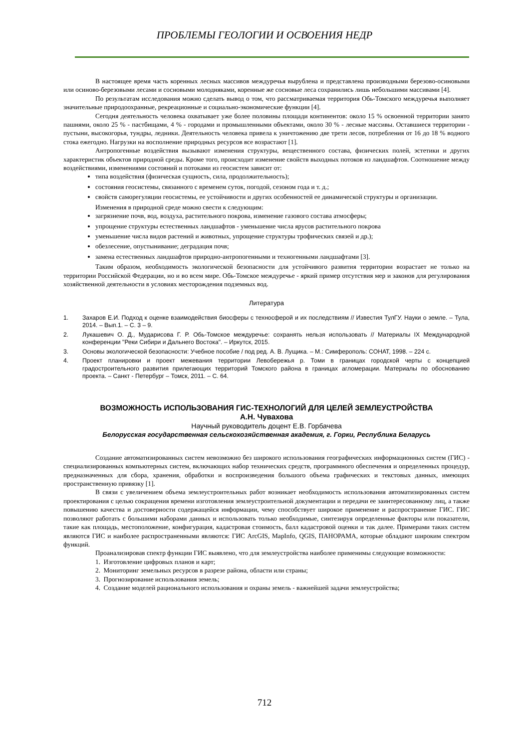ПРОБЛЕМЫ ГЕОЛОГИИ И ОСВОЕНИЯ НЕДР
В настоящее время часть коренных лесных массивов междуречья вырублена и представлена производными березово-осиновыми или осиново-березовыми лесами и сосновыми молодняками, коренные же сосновые леса сохранились лишь небольшими массивами [4].
По результатам исследования можно сделать вывод о том, что рассматриваемая территория Обь-Томского междуречья выполняет значительные природоохранные, рекреационные и социально-экономические функции [4].
Сегодня деятельность человека охватывает уже более половины площади континентов: около 15 % освоенной территории занято пашнями, около 25 % - пастбищами, 4 % - городами и промышленными объектами, около 30 % - лесные массивы. Оставшиеся территории - пустыни, высокогорья, тундры, ледники. Деятельность человека привела к уничтожению две трети лесов, потребления от 16 до 18 % водного стока ежегодно. Нагрузки на восполнение природных ресурсов все возрастают [1].
Антропогенные воздействия вызывают изменения структуры, вещественного состава, физических полей, эстетики и других характеристик объектов природной среды. Кроме того, происходит изменение свойств выходных потоков из ландшафтов. Соотношение между воздействиями, изменениями состояний и потоками из геосистем зависит от:
типа воздействия (физическая сущность, сила, продолжительность);
состояния геосистемы, связанного с временем суток, погодой, сезоном года и т. д.;
свойств саморегуляции геосистемы, ее устойчивости и других особенностей ее динамической структуры и организации.
Изменения в природной среде можно свести к следующим:
загрязнение почв, вод, воздуха, растительного покрова, изменение газового состава атмосферы;
упрощение структуры естественных ландшафтов - уменьшение числа ярусов растительного покрова
уменьшение числа видов растений и животных, упрощение структуры трофических связей и др.);
обезлесение, опустынивание; деградация почв;
замена естественных ландшафтов природно-антропогенными и техногенными ландшафтами [3].
Таким образом, необходимость экологической безопасности для устойчивого развития территории возрастает не только на территории Российской Федерации, но и во всем мире. Обь-Томское междуречье - яркий пример отсутствия мер и законов для регулирования хозяйственной деятельности в условиях месторождения подземных вод.
Литература
1. Захаров Е.И. Подход к оценке взаимодействия биосферы с техносферой и их последствиям // Известия ТулГУ. Науки о земле. – Тула, 2014. – Вып.1. – С. 3 – 9.
2. Лукашевич О. Д., Мударисова Г. Р. Обь-Томское междуречье: сохранять нельзя использовать // Материалы IX Международной конференции "Реки Сибири и Дальнего Востока". – Иркутск, 2015.
3. Основы экологической безопасности: Учебное пособие / под ред. А. В. Лущика. – М.: Симферополь: СОНАТ, 1998. – 224 с.
4. Проект планировки и проект межевания территории Левобережья р. Томи в границах городской черты с концепцией градостроительного развития прилегающих территорий Томского района в границах агломерации. Материалы по обоснованию проекта. – Санкт - Петербург – Томск, 2011. – С. 64.
ВОЗМОЖНОСТЬ ИСПОЛЬЗОВАНИЯ ГИС-ТЕХНОЛОГИЙ ДЛЯ ЦЕЛЕЙ ЗЕМЛЕУСТРОЙСТВА
А.Н. Чувахова
Научный руководитель доцент Е.В. Горбачева
Белорусская государственная сельскохозяйственная академия, г. Горки, Республика Беларусь
Создание автоматизированных систем невозможно без широкого использования географических информационных систем (ГИС) - специализированных компьютерных систем, включающих набор технических средств, программного обеспечения и определенных процедур, предназначенных для сбора, хранения, обработки и воспроизведения большого объема графических и текстовых данных, имеющих пространственную привязку [1].
В связи с увеличением объема землеустроительных работ возникает необходимость использования автоматизированных систем проектирования с целью сокращения времени изготовления землеустроительной документации и передачи ее заинтересованному лиц, а также повышению качества и достоверности содержащейся информации, чему способствует широкое применение и распространение ГИС. ГИС позволяют работать с большими наборами данных и использовать только необходимые, синтезируя определенные факторы или показатели, такие как площадь, местоположение, конфигурация, кадастровая стоимость, балл кадастровой оценки и так далее. Примерами таких систем являются ГИС и наиболее распространенными являются: ГИС ArcGIS, MapInfo, QGIS, ПАНОРАМА, которые обладают широким спектром функций.
Проанализировав спектр функции ГИС выявлено, что для землеустройства наиболее применимы следующие возможности:
1. Изготовление цифровых планов и карт;
2. Мониторинг земельных ресурсов в разрезе района, области или страны;
3. Прогнозирование использования земель;
4. Создание моделей рационального использования и охраны земель - важнейшей задачи землеустройства;
712